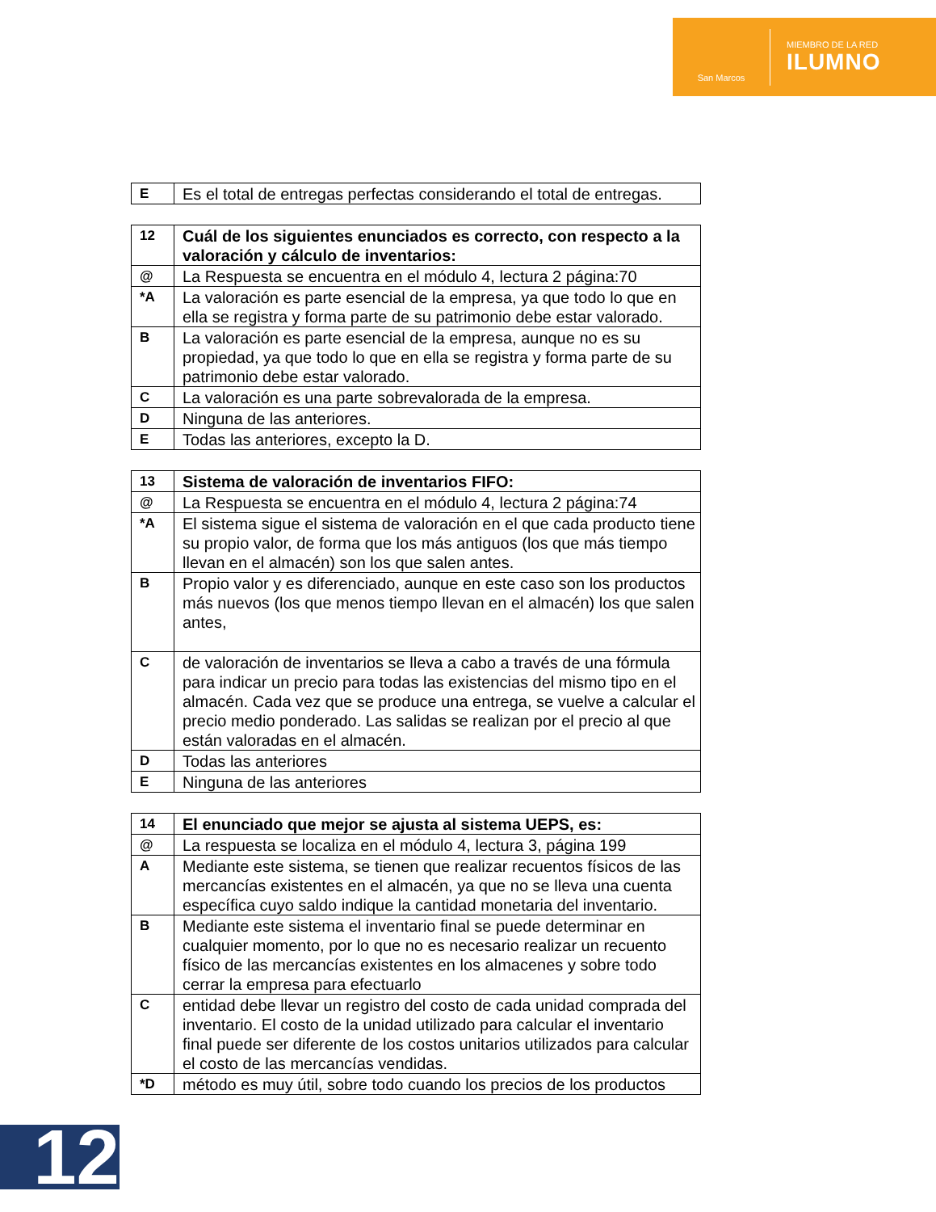San Marcos
MIEMBRO DE LA RED
ILUMNO
| E | Es el total de entregas perfectas considerando el total de entregas. |
| 12 | Cuál de los siguientes enunciados es correcto, con respecto a la valoración y cálculo de inventarios: |
| @ | La Respuesta se encuentra en el módulo 4, lectura 2 página:70 |
| *A | La valoración es parte esencial de la empresa, ya que todo lo que en ella se registra y forma parte de su patrimonio debe estar valorado. |
| B | La valoración es parte esencial de la empresa, aunque no es su propiedad, ya que todo lo que en ella se registra y forma parte de su patrimonio debe estar valorado. |
| C | La valoración es una parte sobrevalorada de la empresa. |
| D | Ninguna de las anteriores. |
| E | Todas las anteriores, excepto la D. |
| 13 | Sistema de valoración de inventarios FIFO: |
| @ | La Respuesta se encuentra en el módulo 4, lectura 2 página:74 |
| *A | El sistema sigue el sistema de valoración en el que cada producto tiene su propio valor, de forma que los más antiguos (los que más tiempo llevan en el almacén) son los que salen antes. |
| B | Propio valor y es diferenciado, aunque en este caso son los productos más nuevos (los que menos tiempo llevan en el almacén) los que salen antes, |
| C | de valoración de inventarios se lleva a cabo a través de una fórmula para indicar un precio para todas las existencias del mismo tipo en el almacén. Cada vez que se produce una entrega, se vuelve a calcular el precio medio ponderado. Las salidas se realizan por el precio al que están valoradas en el almacén. |
| D | Todas las anteriores |
| E | Ninguna de las anteriores |
| 14 | El enunciado que mejor se ajusta al sistema UEPS, es: |
| @ | La respuesta se localiza en el módulo 4, lectura 3, página 199 |
| A | Mediante este sistema, se tienen que realizar recuentos físicos de las mercancías existentes en el almacén, ya que no se lleva una cuenta específica cuyo saldo indique la cantidad monetaria del inventario. |
| B | Mediante este sistema el inventario final se puede determinar en cualquier momento, por lo que no es necesario realizar un recuento físico de las mercancías existentes en los almacenes y sobre todo cerrar la empresa para efectuarlo |
| C | entidad debe llevar un registro del costo de cada unidad comprada del inventario. El costo de la unidad utilizado para calcular el inventario final puede ser diferente de los costos unitarios utilizados para calcular el costo de las mercancías vendidas. |
| *D | método es muy útil, sobre todo cuando los precios de los productos |
12